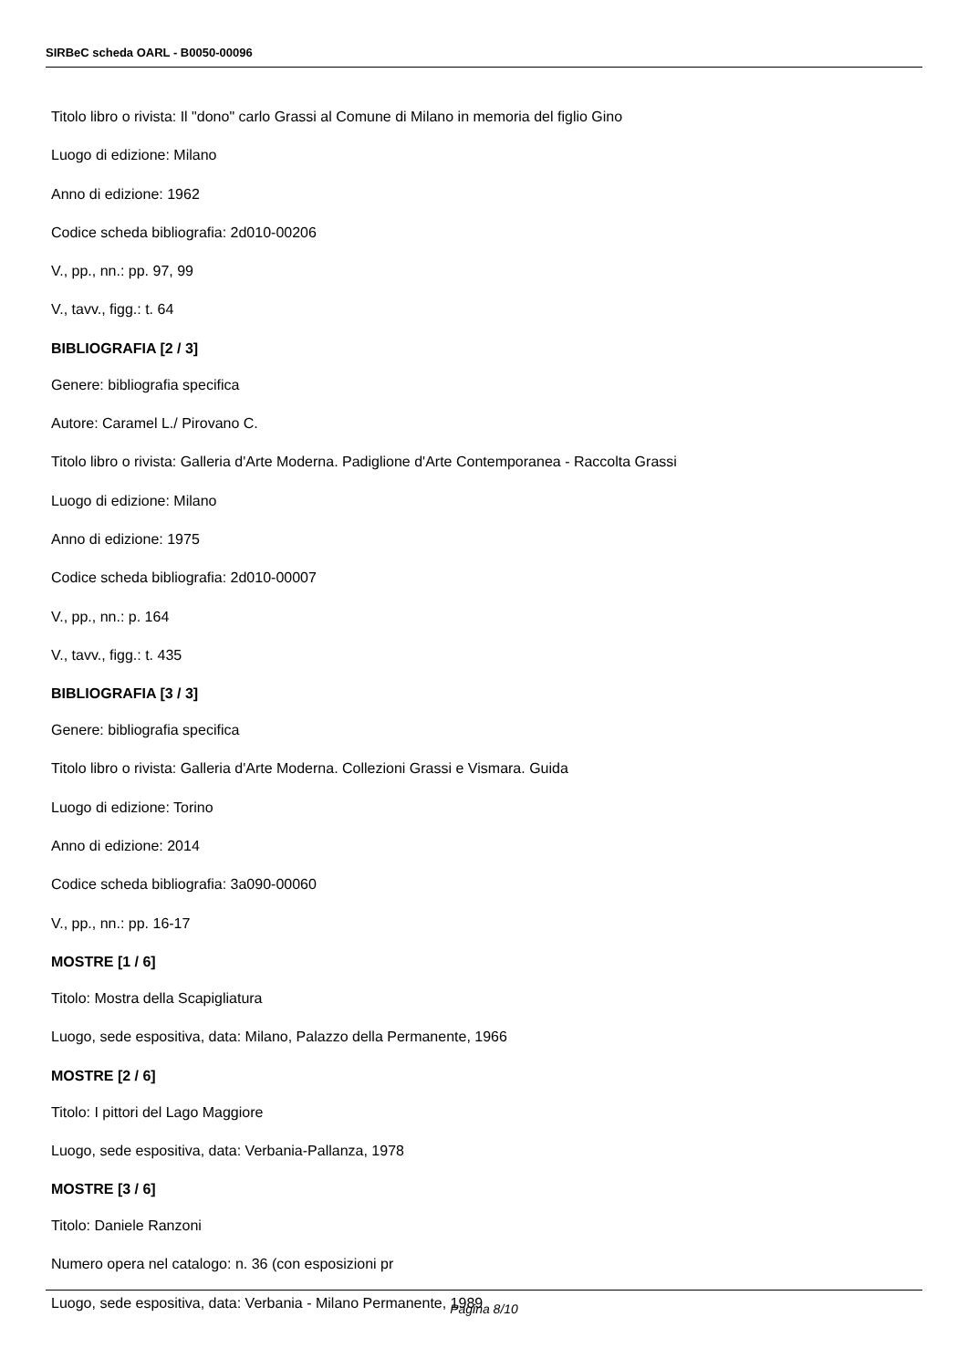SIRBeC scheda OARL - B0050-00096
Titolo libro o rivista: Il "dono" carlo Grassi al Comune di Milano in memoria del figlio Gino
Luogo di edizione: Milano
Anno di edizione: 1962
Codice scheda bibliografia: 2d010-00206
V., pp., nn.: pp. 97, 99
V., tavv., figg.: t. 64
BIBLIOGRAFIA [2 / 3]
Genere: bibliografia specifica
Autore: Caramel L./ Pirovano C.
Titolo libro o rivista: Galleria d'Arte Moderna. Padiglione d'Arte Contemporanea - Raccolta Grassi
Luogo di edizione: Milano
Anno di edizione: 1975
Codice scheda bibliografia: 2d010-00007
V., pp., nn.: p. 164
V., tavv., figg.: t. 435
BIBLIOGRAFIA [3 / 3]
Genere: bibliografia specifica
Titolo libro o rivista: Galleria d'Arte Moderna. Collezioni Grassi e Vismara. Guida
Luogo di edizione: Torino
Anno di edizione: 2014
Codice scheda bibliografia: 3a090-00060
V., pp., nn.: pp. 16-17
MOSTRE [1 / 6]
Titolo: Mostra della Scapigliatura
Luogo, sede espositiva, data: Milano, Palazzo della Permanente, 1966
MOSTRE [2 / 6]
Titolo: I pittori del Lago Maggiore
Luogo, sede espositiva, data: Verbania-Pallanza, 1978
MOSTRE [3 / 6]
Titolo: Daniele Ranzoni
Numero opera nel catalogo: n. 36 (con esposizioni pr
Luogo, sede espositiva, data: Verbania - Milano Permanente, 1989
Pagina 8/10